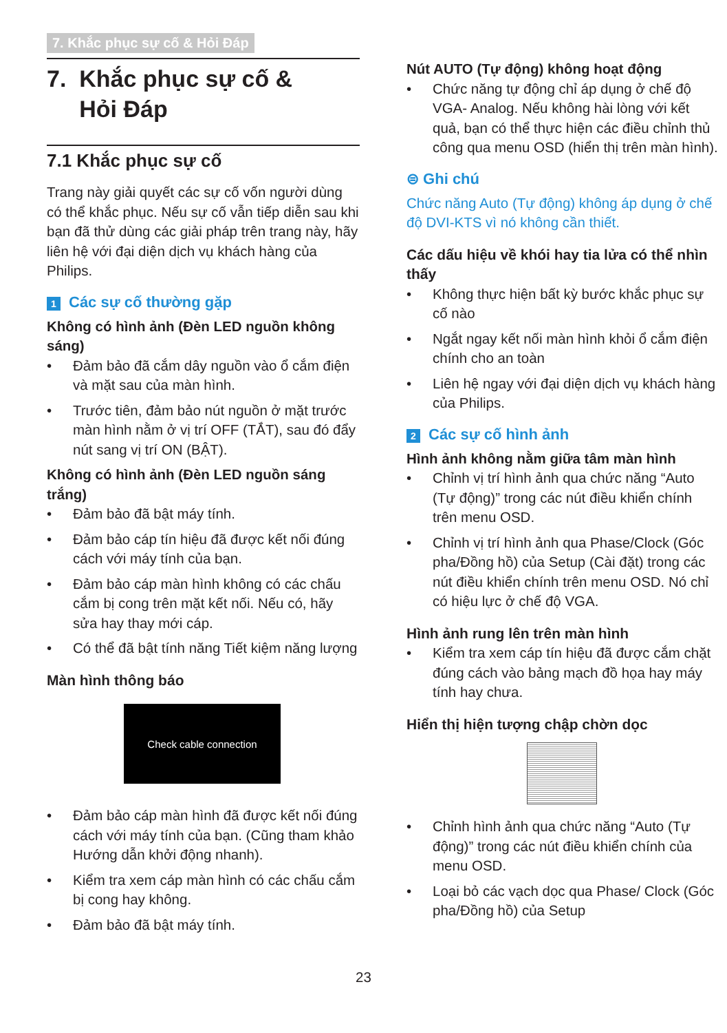7. Khắc phục sự cố & Hỏi Đáp
7. Khắc phục sự cố &
Hỏi Đáp
7.1 Khắc phục sự cố
Trang này giải quyết các sự cố vốn người dùng có thể khắc phục. Nếu sự cố vẫn tiếp diễn sau khi bạn đã thử dùng các giải pháp trên trang này, hãy liên hệ với đại diện dịch vụ khách hàng của Philips.
1 Các sự cố thường gặp
Không có hình ảnh (Đèn LED nguồn không sáng)
• Đảm bảo đã cắm dây nguồn vào ổ cắm điện và mặt sau của màn hình.
• Trước tiên, đảm bảo nút nguồn ở mặt trước màn hình nằm ở vị trí OFF (TẮT), sau đó đẩy nút sang vị trí ON (BẬT).
Không có hình ảnh (Đèn LED nguồn sáng trắng)
• Đảm bảo đã bật máy tính.
• Đảm bảo cáp tín hiệu đã được kết nối đúng cách với máy tính của bạn.
• Đảm bảo cáp màn hình không có các chấu cắm bị cong trên mặt kết nối. Nếu có, hãy sửa hay thay mới cáp.
• Có thể đã bật tính năng Tiết kiệm năng lượng
Màn hình thông báo
Check cable connection
• Đảm bảo cáp màn hình đã được kết nối đúng cách với máy tính của bạn. (Cũng tham khảo Hướng dẫn khởi động nhanh).
• Kiểm tra xem cáp màn hình có các chấu cắm bị cong hay không.
• Đảm bảo đã bật máy tính.
Nút AUTO (Tự động) không hoạt động
• Chức năng tự động chỉ áp dụng ở chế độ VGA- Analog. Nếu không hài lòng với kết quả, bạn có thể thực hiện các điều chỉnh thủ công qua menu OSD (hiển thị trên màn hình).
⊜ Ghi chú
Chức năng Auto (Tự động) không áp dụng ở chế độ DVI-KTS vì nó không cần thiết.
Các dấu hiệu về khói hay tia lửa có thể nhìn thấy
• Không thực hiện bất kỳ bước khắc phục sự cố nào
• Ngắt ngay kết nối màn hình khỏi ổ cắm điện chính cho an toàn
• Liên hệ ngay với đại diện dịch vụ khách hàng của Philips.
2 Các sự cố hình ảnh
Hình ảnh không nằm giữa tâm màn hình
• Chỉnh vị trí hình ảnh qua chức năng “Auto (Tự động)” trong các nút điều khiển chính trên menu OSD.
• Chỉnh vị trí hình ảnh qua Phase/Clock (Góc pha/Đồng hồ) của Setup (Cài đặt) trong các nút điều khiển chính trên menu OSD. Nó chỉ có hiệu lực ở chế độ VGA.
Hình ảnh rung lên trên màn hình
• Kiểm tra xem cáp tín hiệu đã được cắm chặt đúng cách vào bảng mạch đồ họa hay máy tính hay chưa.
Hiển thị hiện tượng chập chờn dọc
• Chỉnh hình ảnh qua chức năng “Auto (Tự động)” trong các nút điều khiển chính của menu OSD.
• Loại bỏ các vạch dọc qua Phase/ Clock (Góc pha/Đồng hồ) của Setup
23